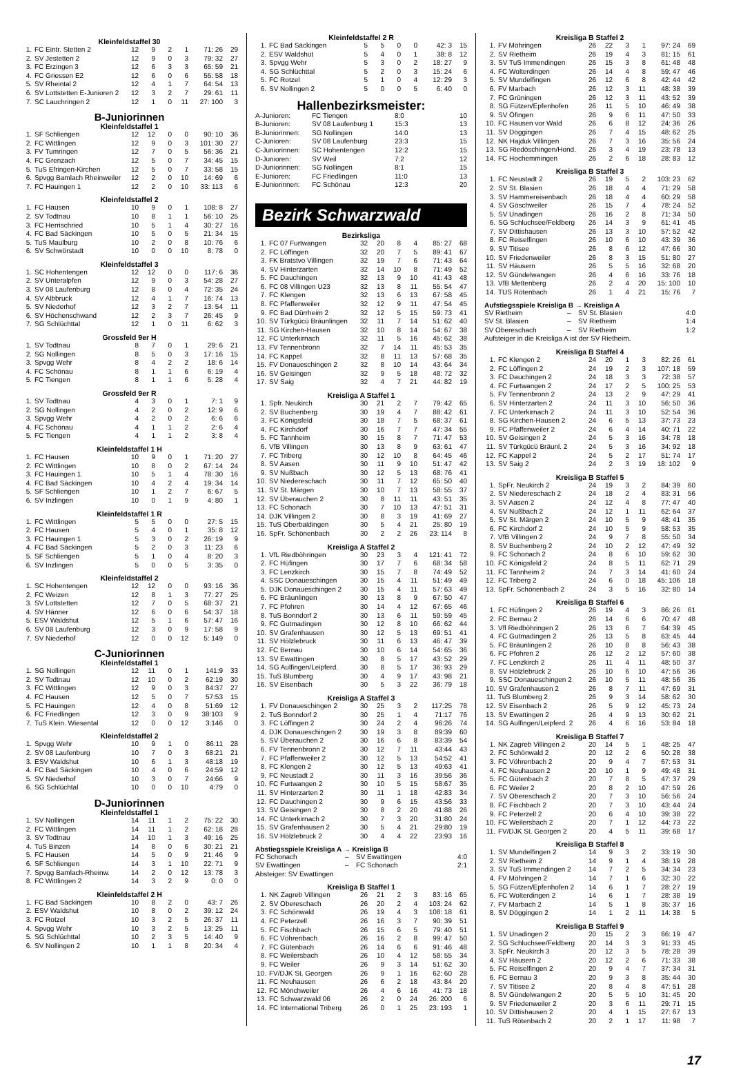Kleinfeldstaffel 30
| 1. | FC Eintr. Stetten 2 | 12 | 9 | 2 | 1 | 71: 26 | 29 |
| 2. | SV Jestetten 2 | 12 | 9 | 0 | 3 | 79: 32 | 27 |
| 3. | FC Erzingen 3 | 12 | 6 | 3 | 3 | 65: 59 | 21 |
| 4. | FC Griessen E2 | 12 | 6 | 0 | 6 | 55: 58 | 18 |
| 5. | SV Rheintal 2 | 12 | 4 | 1 | 7 | 64: 54 | 13 |
| 6. | SV Lottstetten E-Junioren 2 | 12 | 3 | 2 | 7 | 29: 61 | 11 |
| 7. | SC Lauchringen 2 | 12 | 1 | 0 | 11 | 27: 100 | 3 |
B-Juniorinnen
Kleinfeldstaffel 1
| 1. | SF Schliengen | 12 | 12 | 0 | 0 | 90: 10 | 36 |
| 2. | FC Wittlingen | 12 | 9 | 0 | 3 | 101: 30 | 27 |
| 3. | FV Tumringen | 12 | 7 | 0 | 5 | 56: 36 | 21 |
| 4. | FC Grenzach | 12 | 5 | 0 | 7 | 34: 45 | 15 |
| 5. | TuS Efringen-Kirchen | 12 | 5 | 0 | 7 | 33: 58 | 15 |
| 6. | Spvgg Bamlach Rheinweiler | 12 | 2 | 0 | 10 | 14: 69 | 6 |
| 7. | FC Hauingen 1 | 12 | 2 | 0 | 10 | 33: 113 | 6 |
Kleinfeldstaffel 2
| 1. | FC Hausen | 10 | 9 | 0 | 1 | 108: 8 | 27 |
| 2. | SV Todtnau | 10 | 8 | 1 | 1 | 56: 10 | 25 |
| 3. | FC Herrischried | 10 | 5 | 1 | 4 | 30: 27 | 16 |
| 4. | FC Bad Säckingen | 10 | 5 | 0 | 5 | 21: 34 | 15 |
| 5. | TuS Maulburg | 10 | 2 | 0 | 8 | 10: 76 | 6 |
| 6. | SV Schwörstadt | 10 | 0 | 0 | 10 | 8: 78 | 0 |
Kleinfeldstaffel 3
| 1. | SC Hohentengen | 12 | 12 | 0 | 0 | 117: 6 | 36 |
| 2. | SV Unteralpfen | 12 | 9 | 0 | 3 | 54: 28 | 27 |
| 3. | SV 08 Laufenburg | 12 | 8 | 0 | 4 | 72: 35 | 24 |
| 4. | SV Albbruck | 12 | 4 | 1 | 7 | 16: 74 | 13 |
| 5. | SV Niederhof | 12 | 3 | 2 | 7 | 13: 54 | 11 |
| 6. | SV Höchenschwand | 12 | 2 | 3 | 7 | 26: 45 | 9 |
| 7. | SG Schlüchttal | 12 | 1 | 0 | 11 | 6: 62 | 3 |
Grossfeld 9er H
| 1. | SV Todtnau | 8 | 7 | 0 | 1 | 29: 6 | 21 |
| 2. | SG Nollingen | 8 | 5 | 0 | 3 | 17: 16 | 15 |
| 3. | Spvgg Wehr | 8 | 4 | 2 | 2 | 18: 6 | 14 |
| 4. | FC Schönau | 8 | 1 | 1 | 6 | 6: 19 | 4 |
| 5. | FC Tiengen | 8 | 1 | 1 | 6 | 5: 28 | 4 |
Grossfeld 9er R
| 1. | SV Todtnau | 4 | 3 | 0 | 1 | 7: 1 | 9 |
| 2. | SG Nollingen | 4 | 2 | 0 | 2 | 12: 9 | 6 |
| 3. | Spvgg Wehr | 4 | 2 | 0 | 2 | 6: 6 | 6 |
| 4. | FC Schönau | 4 | 1 | 1 | 2 | 2: 6 | 4 |
| 5. | FC Tiengen | 4 | 1 | 1 | 2 | 3: 8 | 4 |
Kleinfeldstaffel 1 H
| 1. | FC Hausen | 10 | 9 | 0 | 1 | 71: 20 | 27 |
| 2. | FC Wittlingen | 10 | 8 | 0 | 2 | 67: 14 | 24 |
| 3. | FC Hauingen 1 | 10 | 5 | 1 | 4 | 78: 30 | 16 |
| 4. | FC Bad Säckingen | 10 | 4 | 2 | 4 | 19: 34 | 14 |
| 5. | SF Schliengen | 10 | 1 | 2 | 7 | 6: 67 | 5 |
| 6. | SV Inzlingen | 10 | 0 | 1 | 9 | 4: 80 | 1 |
Kleinfeldstaffel 1 R
| 1. | FC Wittlingen | 5 | 5 | 0 | 0 | 27: 5 | 15 |
| 2. | FC Hausen | 5 | 4 | 0 | 1 | 35: 8 | 12 |
| 3. | FC Hauingen 1 | 5 | 3 | 0 | 2 | 26: 19 | 9 |
| 4. | FC Bad Säckingen | 5 | 2 | 0 | 3 | 11: 23 | 6 |
| 5. | SF Schliengen | 5 | 1 | 0 | 4 | 8: 20 | 3 |
| 6. | SV Inzlingen | 5 | 0 | 0 | 5 | 3: 35 | 0 |
Kleinfeldstaffel 2
| 1. | SC Hohentengen | 12 | 12 | 0 | 0 | 93: 16 | 36 |
| 2. | FC Weizen | 12 | 8 | 1 | 3 | 77: 27 | 25 |
| 3. | SV Lottstetten | 12 | 7 | 0 | 5 | 68: 37 | 21 |
| 4. | SV Hänner | 12 | 6 | 0 | 6 | 54: 37 | 18 |
| 5. | ESV Waldshut | 12 | 5 | 1 | 6 | 57: 47 | 16 |
| 6. | SV 08 Laufenburg | 12 | 3 | 0 | 9 | 17: 58 | 9 |
| 7. | SV Niederhof | 12 | 0 | 0 | 12 | 5: 149 | 0 |
C-Juniorinnen
Kleinfeldstaffel 1
| 1. | SG Nollingen | 12 | 11 | 0 | 1 | 141:9 | 33 |
| 2. | SV Todtnau | 12 | 10 | 0 | 2 | 62:19 | 30 |
| 3. | FC Wittlingen | 12 | 9 | 0 | 3 | 84:37 | 27 |
| 4. | FC Hausen | 12 | 5 | 0 | 7 | 57:53 | 15 |
| 5. | FC Hauingen | 12 | 4 | 0 | 8 | 51:69 | 12 |
| 6. | FC Friedlingen | 12 | 3 | 0 | 9 | 38:103 | 9 |
| 7. | TuS Klein. Wiesental | 12 | 0 | 0 | 12 | 3:146 | 0 |
Kleinfeldstaffel 2
| 1. | Spvgg Wehr | 10 | 9 | 1 | 0 | 86:11 | 28 |
| 2. | SV 08 Laufenburg | 10 | 7 | 0 | 3 | 68:21 | 21 |
| 3. | ESV Waldshut | 10 | 6 | 1 | 3 | 48:18 | 19 |
| 4. | FC Bad Säckingen | 10 | 4 | 0 | 6 | 24:59 | 12 |
| 5. | SV Niederhof | 10 | 3 | 0 | 7 | 24:66 | 9 |
| 6. | SG Schlüchtal | 10 | 0 | 0 | 10 | 4:79 | 0 |
D-Juniorinnen
Kleinfeldstaffel 1
| 1. | SV Nollingen | 14 | 11 | 1 | 2 | 75: 22 | 30 |
| 2. | FC Wittlingen | 14 | 11 | 1 | 2 | 62: 18 | 28 |
| 3. | SV Todtnau | 14 | 10 | 1 | 3 | 49: 16 | 25 |
| 4. | TuS Binzen | 14 | 8 | 0 | 6 | 30: 21 | 21 |
| 5. | FC Hausen | 14 | 5 | 0 | 9 | 21: 46 | 9 |
| 6. | SF Schliengen | 14 | 3 | 1 | 10 | 22: 71 | 9 |
| 7. | Spvgg Bamlach-Rheinw. | 14 | 2 | 0 | 12 | 13: 78 | 3 |
| 8. | FC Wittlingen 2 | 14 | 3 | 2 | 9 | 0: 0 | 0 |
Kleinfeldstaffel 2 H
| 1. | FC Bad Säckingen | 10 | 8 | 2 | 0 | 43: 7 | 26 |
| 2. | ESV Waldshut | 10 | 8 | 0 | 2 | 39: 12 | 24 |
| 3. | FC Rotzel | 10 | 3 | 2 | 5 | 26: 37 | 11 |
| 4. | Spvgg Wehr | 10 | 3 | 2 | 5 | 13: 25 | 11 |
| 5. | SG Schlüchttal | 10 | 2 | 3 | 5 | 14: 40 | 9 |
| 6. | SV Nollingen 2 | 10 | 1 | 1 | 8 | 20: 34 | 4 |
Kleinfeldstaffel 2 R
| 1. | FC Bad Säckingen | 5 | 5 | 0 | 0 | 42: 3 | 15 |
| 2. | ESV Waldshut | 5 | 4 | 0 | 1 | 38: 8 | 12 |
| 3. | Spvgg Wehr | 5 | 3 | 0 | 2 | 18: 27 | 9 |
| 4. | SG Schlüchttal | 5 | 2 | 0 | 3 | 15: 24 | 6 |
| 5. | FC Rotzel | 5 | 1 | 0 | 4 | 12: 29 | 3 |
| 6. | SV Nollingen 2 | 5 | 0 | 0 | 5 | 6: 40 | 0 |
Hallenbezirksmeister:
| A-Junioren: | FC Tiengen | 8:0 | 10 |
| B-Junioren: | SV 08 Laufenburg 1 | 15:3 | 13 |
| B-Juniorinnen: | SG Nollingen | 14:0 | 13 |
| C-Junioren: | SV 08 Laufenburg | 23:3 | 15 |
| C-Juniorinnen: | SC Hohentengen | 12:2 | 15 |
| D-Junioren: | SV Weil | 7:2 | 12 |
| D-Juniorinnen: | SG Nollingen | 8:1 | 15 |
| E-Junioren: | FC Friedlingen | 11:0 | 13 |
| E-Juniorinnen: | FC Schönau | 12:3 | 20 |
Bezirk Schwarzwald
Bezirksliga
| 1. | FC 07 Furtwangen | 32 | 20 | 8 | 4 | 85: 27 | 68 |
| 2. | FC Löffingen | 32 | 20 | 7 | 5 | 89: 41 | 67 |
| 3. | FK Bratstvo Villingen | 32 | 19 | 7 | 6 | 71: 43 | 64 |
| 4. | SV Hinterzarten | 32 | 14 | 10 | 8 | 71: 49 | 52 |
| 5. | FC Dauchingen | 32 | 13 | 9 | 10 | 41: 43 | 48 |
| 6. | FC 08 Villingen U23 | 32 | 13 | 8 | 11 | 55: 54 | 47 |
| 7. | FC Klengen | 32 | 13 | 6 | 13 | 67: 58 | 45 |
| 8. | FC Pfaffenweiler | 32 | 12 | 9 | 11 | 47: 54 | 45 |
| 9. | FC Bad Dürrheim 2 | 32 | 12 | 5 | 15 | 59: 73 | 41 |
| 10. | SV Türkgücü Bräunlingen | 32 | 11 | 7 | 14 | 51: 62 | 40 |
| 11. | SG Kirchen-Hausen | 32 | 10 | 8 | 14 | 54: 67 | 38 |
| 12. | FC Unterkirnach | 32 | 11 | 5 | 16 | 45: 62 | 38 |
| 13. | FV Tennenbronn | 32 | 7 | 14 | 11 | 45: 53 | 35 |
| 14. | FC Kappel | 32 | 8 | 11 | 13 | 57: 68 | 35 |
| 15. | FV Donaueschingen 2 | 32 | 8 | 10 | 14 | 43: 64 | 34 |
| 16. | SV Geisingen | 32 | 9 | 5 | 18 | 48: 72 | 32 |
| 17. | SV Saig | 32 | 4 | 7 | 21 | 44: 82 | 19 |
Kreisliga A Staffel 1
| 1. | Spfr. Neukirch | 30 | 21 | 2 | 7 | 79: 42 | 65 |
| 2. | SV Buchenberg | 30 | 19 | 4 | 7 | 88: 42 | 61 |
| 3. | FC Königsfeld | 30 | 18 | 7 | 5 | 68: 37 | 61 |
| 4. | FC Kirchdorf | 30 | 16 | 7 | 7 | 47: 34 | 55 |
| 5. | FC Tannheim | 30 | 15 | 8 | 7 | 71: 47 | 53 |
| 6. | VfB Villingen | 30 | 13 | 8 | 9 | 63: 61 | 47 |
| 7. | FC Triberg | 30 | 12 | 10 | 8 | 64: 45 | 46 |
| 8. | SV Aasen | 30 | 11 | 9 | 10 | 51: 47 | 42 |
| 9. | SV Nußbach | 30 | 12 | 5 | 13 | 68: 76 | 41 |
| 10. | SV Niedereschach | 30 | 11 | 7 | 12 | 65: 50 | 40 |
| 11. | SV St. Märgen | 30 | 10 | 7 | 13 | 58: 55 | 37 |
| 12. | SV Überauchen 2 | 30 | 8 | 11 | 11 | 43: 51 | 35 |
| 13. | FC Schonach | 30 | 7 | 10 | 13 | 47: 51 | 31 |
| 14. | DJK Villingen 2 | 30 | 8 | 3 | 19 | 41: 69 | 27 |
| 15. | TuS Oberbaldingen | 30 | 5 | 4 | 21 | 25: 80 | 19 |
| 16. | SpFr. Schönenbach | 30 | 2 | 2 | 26 | 23: 114 | 8 |
Kreisliga A Staffel 2
| 1. | VfL Riedböhringen | 30 | 23 | 3 | 4 | 121: 41 | 72 |
| 2. | FC Hüfingen | 30 | 17 | 7 | 6 | 68: 34 | 58 |
| 3. | FC Lenzkirch | 30 | 15 | 7 | 8 | 74: 49 | 52 |
| 4. | SSC Donaueschingen | 30 | 15 | 4 | 11 | 51: 49 | 49 |
| 5. | DJK Donaueschingen 2 | 30 | 15 | 4 | 11 | 57: 63 | 49 |
| 6. | FC Bräunlingen | 30 | 13 | 8 | 9 | 67: 50 | 47 |
| 7. | FC Pfohren | 30 | 14 | 4 | 12 | 67: 65 | 46 |
| 8. | TuS Bonndorf 2 | 30 | 13 | 6 | 11 | 59: 59 | 45 |
| 9. | FC Gutmadingen | 30 | 12 | 8 | 10 | 66: 62 | 44 |
| 10. | SV Grafenhausen | 30 | 12 | 5 | 13 | 69: 51 | 41 |
| 11. | SV Hölzlebruck | 30 | 11 | 6 | 13 | 46: 47 | 39 |
| 12. | FC Bernau | 30 | 10 | 6 | 14 | 54: 65 | 36 |
| 13. | SV Ewattingen | 30 | 8 | 5 | 17 | 43: 52 | 29 |
| 14. | SG Aulfingen/Leipferd. | 30 | 8 | 5 | 17 | 36: 93 | 29 |
| 15. | TuS Blumberg | 30 | 4 | 9 | 17 | 43: 98 | 21 |
| 16. | SV Eisenbach | 30 | 5 | 3 | 22 | 36: 79 | 18 |
Kreisliga A Staffel 3
| 1. | FV Donaueschingen 2 | 30 | 25 | 3 | 2 | 117:25 | 78 |
| 2. | TuS Bonndorf 2 | 30 | 25 | 1 | 4 | 71:17 | 76 |
| 3. | FC Löffingen 2 | 30 | 24 | 2 | 4 | 96:26 | 74 |
| 4. | DJK Donaueschingen 2 | 30 | 19 | 3 | 8 | 89:39 | 60 |
| 5. | SV Überauchen 2 | 30 | 16 | 6 | 8 | 83:39 | 54 |
| 6. | FV Tennenbronn 2 | 30 | 12 | 7 | 11 | 43:44 | 43 |
| 7. | FC Pfaffenweiler 2 | 30 | 12 | 5 | 13 | 54:52 | 41 |
| 8. | FC Klengen 2 | 30 | 12 | 5 | 13 | 49:63 | 41 |
| 9. | FC Neustadt 2 | 30 | 11 | 3 | 16 | 39:56 | 36 |
| 10. | FC Furtwangen 2 | 30 | 10 | 5 | 15 | 58:67 | 35 |
| 11. | SV Hinterzarten 2 | 30 | 11 | 1 | 18 | 42:83 | 34 |
| 12. | FC Dauchingen 2 | 30 | 9 | 6 | 15 | 43:56 | 33 |
| 13. | SV Geisingen 2 | 30 | 8 | 2 | 20 | 41:88 | 26 |
| 14. | FC Unterkirnach 2 | 30 | 7 | 3 | 20 | 31:80 | 24 |
| 15. | SV Grafenhausen 2 | 30 | 5 | 4 | 21 | 29:80 | 19 |
| 16. | SV Hölzlebruck 2 | 30 | 4 | 4 | 22 | 23:93 | 16 |
Abstiegsspiele Kreisliga A → Kreisliga B
| FC Schonach | – | SV Ewattingen | 4:0 |
| SV Ewattingen | – | FC Schonach | 2:1 |
Absteiger: SV Ewattingen
Kreisliga B Staffel 1
| 1. | NK Zagreb Villingen | 26 | 21 | 2 | 3 | 83: 16 | 65 |
| 2. | SV Obereschach | 26 | 20 | 2 | 4 | 103: 24 | 62 |
| 3. | FC Schönwald | 26 | 19 | 4 | 3 | 108: 18 | 61 |
| 4. | FC Peterzell | 26 | 16 | 3 | 7 | 90: 39 | 51 |
| 5. | FC Fischbach | 26 | 15 | 6 | 5 | 79: 40 | 51 |
| 6. | FC Vöhrenbach | 26 | 16 | 2 | 8 | 99: 47 | 50 |
| 7. | FC Gütenbach | 26 | 14 | 6 | 6 | 91: 46 | 48 |
| 8. | FC Weilersbach | 26 | 10 | 4 | 12 | 58: 55 | 34 |
| 9. | FC Weiler | 26 | 9 | 3 | 14 | 51: 62 | 30 |
| 10. | FV/DJK St. Georgen | 26 | 9 | 1 | 16 | 62: 60 | 28 |
| 11. | FC Neuhausen | 26 | 6 | 2 | 18 | 43: 84 | 20 |
| 12. | FC Mönchweiler | 26 | 4 | 6 | 16 | 41: 73 | 18 |
| 13. | FC Schwarzwald 06 | 26 | 2 | 0 | 24 | 26: 200 | 6 |
| 14. | FC International Triberg | 26 | 0 | 1 | 25 | 23: 193 | 1 |
Kreisliga B Staffel 2
| 1. | FV Möhringen | 26 | 22 | 3 | 1 | 97: 24 | 69 |
| 2. | SV Rietheim | 26 | 19 | 4 | 3 | 81: 15 | 61 |
| 3. | SV TuS Immendingen | 26 | 15 | 3 | 8 | 61: 48 | 48 |
| 4. | FC Wolterdingen | 26 | 14 | 4 | 8 | 59: 47 | 46 |
| 5. | SV Mundelfingen | 26 | 12 | 6 | 8 | 42: 44 | 42 |
| 6. | FV Marbach | 26 | 12 | 3 | 11 | 48: 38 | 39 |
| 7. | FC Grüningen | 26 | 12 | 3 | 11 | 43: 52 | 39 |
| 8. | SG Fützen/Epfenhofen | 26 | 11 | 5 | 10 | 46: 49 | 38 |
| 9. | SV Öfingen | 26 | 9 | 6 | 11 | 47: 50 | 33 |
| 10. | FC Hausen vor Wald | 26 | 6 | 8 | 12 | 24: 36 | 26 |
| 11. | SV Döggingen | 26 | 7 | 4 | 15 | 48: 62 | 25 |
| 12. | NK Hajduk Villingen | 26 | 7 | 3 | 16 | 35: 56 | 24 |
| 13. | SG Riedöschingen/Hond. | 26 | 3 | 4 | 19 | 23: 78 | 13 |
| 14. | FC Hochemmingen | 26 | 2 | 6 | 18 | 28: 83 | 12 |
Kreisliga B Staffel 3
| 1. | FC Neustadt 2 | 26 | 19 | 5 | 2 | 103: 23 | 62 |
| 2. | SV St. Blasien | 26 | 18 | 4 | 4 | 71: 29 | 58 |
| 3. | SV Hammereisenbach | 26 | 18 | 4 | 4 | 60: 29 | 58 |
| 4. | SV Göschweiler | 26 | 15 | 7 | 4 | 78: 24 | 52 |
| 5. | SV Unadingen | 26 | 16 | 2 | 8 | 71: 34 | 50 |
| 6. | SG Schluchsee/Feldberg | 26 | 14 | 3 | 9 | 61: 41 | 45 |
| 7. | SV Dittishausen | 26 | 13 | 3 | 10 | 57: 52 | 42 |
| 8. | FC Reiselfingen | 26 | 10 | 6 | 10 | 43: 39 | 36 |
| 9. | SV Titisee | 26 | 8 | 6 | 12 | 47: 66 | 30 |
| 10. | SV Friedenweiler | 26 | 8 | 3 | 15 | 51: 80 | 27 |
| 11. | SV Häusern | 26 | 5 | 5 | 16 | 32: 68 | 20 |
| 12. | SV Gündelwangen | 26 | 4 | 6 | 16 | 33: 76 | 18 |
| 13. | VfB Mettenberg | 26 | 2 | 4 | 20 | 15: 100 | 10 |
| 14. | TUS Rötenbach | 26 | 1 | 4 | 21 | 15: 76 | 7 |
Aufstiegsspiele Kreisliga B → Kreisliga A
| SV Rietheim | – | SV St. Blasien | 4:0 |
| SV St. Blasien | – | SV Rietheim | 1:4 |
| SV Obereschach | – | SV Rietheim | 1:2 |
Aufsteiger in die Kreisliga A ist der SV Rietheim.
Kreisliga B Staffel 4
| 1. | FC Klengen 2 | 24 | 20 | 1 | 3 | 82: 26 | 61 |
| 2. | FC Löffingen 2 | 24 | 19 | 2 | 3 | 107: 18 | 59 |
| 3. | FC Dauchingen 2 | 24 | 18 | 3 | 3 | 72: 38 | 57 |
| 4. | FC Furtwangen 2 | 24 | 17 | 2 | 5 | 100: 25 | 53 |
| 5. | FV Tennenbronn 2 | 24 | 13 | 2 | 9 | 47: 29 | 41 |
| 6. | SV Hinterzarten 2 | 24 | 11 | 3 | 10 | 56: 50 | 36 |
| 7. | FC Unterkirnach 2 | 24 | 11 | 3 | 10 | 52: 54 | 36 |
| 8. | SG Kirchen-Hausen 2 | 24 | 6 | 5 | 13 | 37: 73 | 23 |
| 9. | FC Pfaffenweiler 2 | 24 | 6 | 4 | 14 | 40: 71 | 22 |
| 10. | SV Geisingen 2 | 24 | 5 | 3 | 16 | 34: 78 | 18 |
| 11. | SV Türkgücü Bräunl. 2 | 24 | 5 | 3 | 16 | 34: 92 | 18 |
| 12. | FC Kappel 2 | 24 | 5 | 2 | 17 | 51: 74 | 17 |
| 13. | SV Saig 2 | 24 | 2 | 3 | 19 | 18: 102 | 9 |
Kreisliga B Staffel 5
| 1. | SpFr. Neukirch 2 | 24 | 19 | 3 | 2 | 84: 39 | 60 |
| 2. | SV Niedereschach 2 | 24 | 18 | 2 | 4 | 83: 31 | 56 |
| 3. | SV Aasen 2 | 24 | 12 | 4 | 8 | 77: 47 | 40 |
| 4. | SV Nußbach 2 | 24 | 12 | 1 | 11 | 62: 64 | 37 |
| 5. | SV St. Märgen 2 | 24 | 10 | 5 | 9 | 48: 41 | 35 |
| 6. | FC Kirchdorf 2 | 24 | 10 | 5 | 9 | 58: 53 | 35 |
| 7. | VfB Villingen 2 | 24 | 9 | 7 | 8 | 55: 50 | 34 |
| 8. | SV Buchenberg 2 | 24 | 10 | 2 | 12 | 47: 49 | 32 |
| 9. | FC Schonach 2 | 24 | 8 | 6 | 10 | 59: 62 | 30 |
| 10. | FC Königsfeld 2 | 24 | 8 | 5 | 11 | 62: 71 | 29 |
| 11. | FC Tannheim 2 | 24 | 7 | 3 | 14 | 41: 60 | 24 |
| 12. | FC Triberg 2 | 24 | 6 | 0 | 18 | 45: 106 | 18 |
| 13. | SpFr. Schönenbach 2 | 24 | 3 | 5 | 16 | 32: 80 | 14 |
Kreisliga B Staffel 6
| 1. | FC Hüfingen 2 | 26 | 19 | 4 | 3 | 86: 26 | 61 |
| 2. | FC Bernau 2 | 26 | 14 | 6 | 6 | 70: 47 | 48 |
| 3. | Vfl Riedböhringen 2 | 26 | 13 | 6 | 7 | 64: 39 | 45 |
| 4. | FC Gutmadingen 2 | 26 | 13 | 5 | 8 | 63: 45 | 44 |
| 5. | FC Bräunlingen 2 | 26 | 10 | 8 | 8 | 56: 43 | 38 |
| 6. | FC Pfohren 2 | 26 | 12 | 2 | 12 | 57: 60 | 38 |
| 7. | FC Lenzkirch 2 | 26 | 11 | 4 | 11 | 48: 50 | 37 |
| 8. | SV Hölzlebruck 2 | 26 | 10 | 6 | 10 | 47: 56 | 36 |
| 9. | SSC Donaueschingen 2 | 26 | 10 | 5 | 11 | 48: 56 | 35 |
| 10. | SV Grafenhausen 2 | 26 | 8 | 7 | 11 | 47: 69 | 31 |
| 11. | TuS Blumberg 2 | 26 | 9 | 3 | 14 | 58: 62 | 30 |
| 12. | SV Eisenbach 2 | 26 | 5 | 9 | 12 | 45: 73 | 24 |
| 13. | SV Ewattingen 2 | 26 | 4 | 9 | 13 | 30: 62 | 21 |
| 14. | SG Aulfingen/Leipferd. 2 | 26 | 4 | 6 | 16 | 53: 84 | 18 |
Kreisliga B Staffel 7
| 1. | NK Zagreb Villingen 2 | 20 | 14 | 5 | 1 | 48: 25 | 47 |
| 2. | FC Schönwald 2 | 20 | 12 | 2 | 6 | 50: 28 | 38 |
| 3. | FC Vöhrenbach 2 | 20 | 9 | 4 | 7 | 67: 53 | 31 |
| 4. | FC Neuhausen 2 | 20 | 10 | 1 | 9 | 49: 48 | 31 |
| 5. | FC Gütenbach 2 | 20 | 7 | 8 | 5 | 47: 37 | 29 |
| 6. | FC Weiler 2 | 20 | 8 | 2 | 10 | 47: 59 | 26 |
| 7. | SV Obereschach 2 | 20 | 7 | 3 | 10 | 56: 56 | 24 |
| 8. | FC Fischbach 2 | 20 | 7 | 3 | 10 | 43: 44 | 24 |
| 9. | FC Peterzell 2 | 20 | 6 | 4 | 10 | 39: 38 | 22 |
| 10. | FC Weilersbach 2 | 20 | 7 | 1 | 12 | 44: 73 | 22 |
| 11. | FV/DJK St. Georgen 2 | 20 | 4 | 5 | 11 | 39: 68 | 17 |
Kreisliga B Staffel 8
| 1. | SV Mundelfingen 2 | 14 | 9 | 3 | 2 | 33: 19 | 30 |
| 2. | SV Rietheim 2 | 14 | 9 | 1 | 4 | 38: 19 | 28 |
| 3. | SV TuS Immendingen 2 | 14 | 7 | 2 | 5 | 34: 34 | 23 |
| 4. | FV Möhringen 2 | 14 | 7 | 1 | 6 | 32: 30 | 22 |
| 5. | SG Fützen/Epfenhofen 2 | 14 | 6 | 1 | 7 | 28: 27 | 19 |
| 6. | FC Wolterdingen 2 | 14 | 6 | 1 | 7 | 28: 38 | 19 |
| 7. | FV Marbach 2 | 14 | 5 | 1 | 8 | 35: 37 | 16 |
| 8. | SV Döggingen 2 | 14 | 1 | 2 | 11 | 14: 38 | 5 |
Kreisliga B Staffel 9
| 1. | SV Unadingen 2 | 20 | 15 | 2 | 3 | 66: 19 | 47 |
| 2. | SG Schluchsee/Feldberg | 20 | 14 | 3 | 3 | 91: 33 | 45 |
| 3. | SpFr. Neukirch 3 | 20 | 12 | 3 | 5 | 78: 28 | 39 |
| 4. | SV Häusern 2 | 20 | 12 | 2 | 6 | 71: 33 | 38 |
| 5. | FC Reiselfingen 2 | 20 | 9 | 4 | 7 | 37: 34 | 31 |
| 6. | FC Bernau 3 | 20 | 9 | 3 | 8 | 35: 44 | 30 |
| 7. | SV Titisee 2 | 20 | 8 | 4 | 8 | 47: 51 | 28 |
| 8. | SV Gündelwangen 2 | 20 | 5 | 5 | 10 | 31: 45 | 20 |
| 9. | SV Friedenweiler 2 | 20 | 3 | 6 | 11 | 29: 71 | 15 |
| 10. | SV Dittishausen 2 | 20 | 4 | 1 | 15 | 27: 67 | 13 |
| 11. | TuS Rötenbach 2 | 20 | 2 | 1 | 17 | 11: 98 | 7 |
17